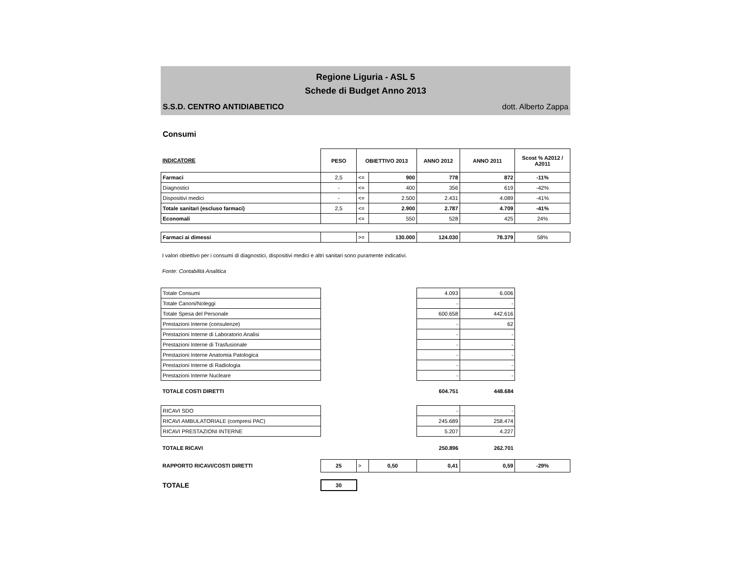Regione Liguria - ASL 5
Schede di Budget Anno 2013
S.S.D. CENTRO ANTIDIABETICO dott. Alberto Zappa
Consumi
| INDICATORE | PESO | OBIETTIVO 2013 | | ANNO 2012 | ANNO 2011 | Scost % A2012 / A2011 |
| --- | --- | --- | --- | --- | --- | --- |
| Farmaci | 2,5 | <= | 900 | 778 | 872 | -11% |
| Diagnostici | - | <= | 400 | 356 | 619 | -42% |
| Dispositivi medici | - | <= | 2.500 | 2.431 | 4.089 | -41% |
| Totale sanitari (escluso farmaci) | 2,5 | <= | 2.900 | 2.787 | 4.709 | -41% |
| Economali | | <= | 550 | 528 | 425 | 24% |
| Farmaci ai dimessi | | >= | 130.000 | 124.030 | 78.379 | 58% |
I valori obiettivo per i consumi di diagnostici, dispositivi medici e altri sanitari sono puramente indicativi.
Fonte: Contabilità Analitica
| Totale Consumi | | | | 4.093 | 6.006 | |
| Totale Canoni/Noleggi | | | | - | - | |
| Totale Spesa del Personale | | | | 600.658 | 442.616 | |
| Prestazioni Interne (consulenze) | | | | - | 62 | |
| Prestazioni Interne di Laboratorio Analisi | | | | - | - | |
| Prestazioni Interne di Trasfusionale | | | | - | - | |
| Prestazioni Interne Anatomia Patologica | | | | - | - | |
| Prestazioni Interne di Radiologia | | | | - | - | |
| Prestazioni Interne Nucleare | | | | - | - | |
| TOTALE COSTI DIRETTI | | | | 604.751 | 448.684 | |
| RICAVI SDO | | | | - | - | |
| RICAVI AMBULATORIALE (compresi PAC) | | | | 245.689 | 258.474 | |
| RICAVI PRESTAZIONI INTERNE | | | | 5.207 | 4.227 | |
| TOTALE RICAVI | | | | 250.896 | 262.701 | |
| RAPPORTO RICAVI/COSTI DIRETTI | 25 | > | 0,50 | 0,41 | 0,59 | -29% |
| TOTALE | 30 | | | | | |